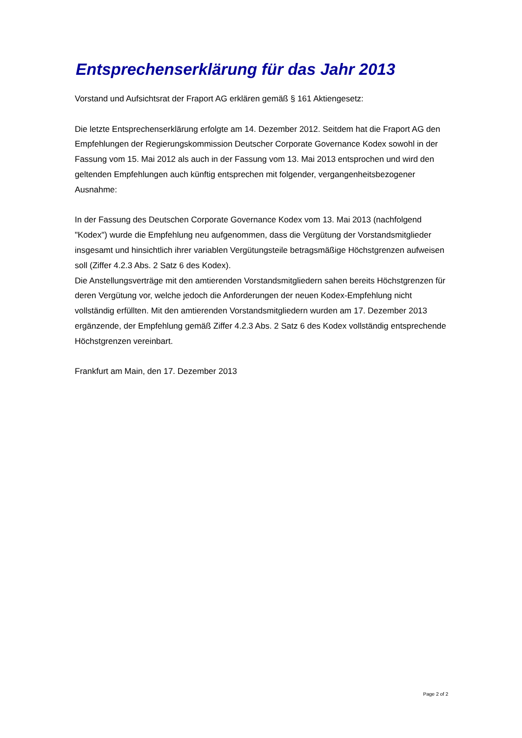Entsprechenserklärung für das Jahr 2013
Vorstand und Aufsichtsrat der Fraport AG erklären gemäß § 161 Aktiengesetz:
Die letzte Entsprechenserklärung erfolgte am 14. Dezember 2012. Seitdem hat die Fraport AG den Empfehlungen der Regierungskommission Deutscher Corporate Governance Kodex sowohl in der Fassung vom 15. Mai 2012 als auch in der Fassung vom 13. Mai 2013 entsprochen und wird den geltenden Empfehlungen auch künftig entsprechen mit folgender, vergangenheitsbezogener Ausnahme:
In der Fassung des Deutschen Corporate Governance Kodex vom 13. Mai 2013 (nachfolgend "Kodex") wurde die Empfehlung neu aufgenommen, dass die Vergütung der Vorstandsmitglieder insgesamt und hinsichtlich ihrer variablen Vergütungsteile betragsmäßige Höchstgrenzen aufweisen soll (Ziffer 4.2.3 Abs. 2 Satz 6 des Kodex).
Die Anstellungsverträge mit den amtierenden Vorstandsmitgliedern sahen bereits Höchstgrenzen für deren Vergütung vor, welche jedoch die Anforderungen der neuen Kodex-Empfehlung nicht vollständig erfüllten. Mit den amtierenden Vorstandsmitgliedern wurden am 17. Dezember 2013 ergänzende, der Empfehlung gemäß Ziffer 4.2.3 Abs. 2 Satz 6 des Kodex vollständig entsprechende Höchstgrenzen vereinbart.
Frankfurt am Main, den 17. Dezember 2013
Page 2 of 2